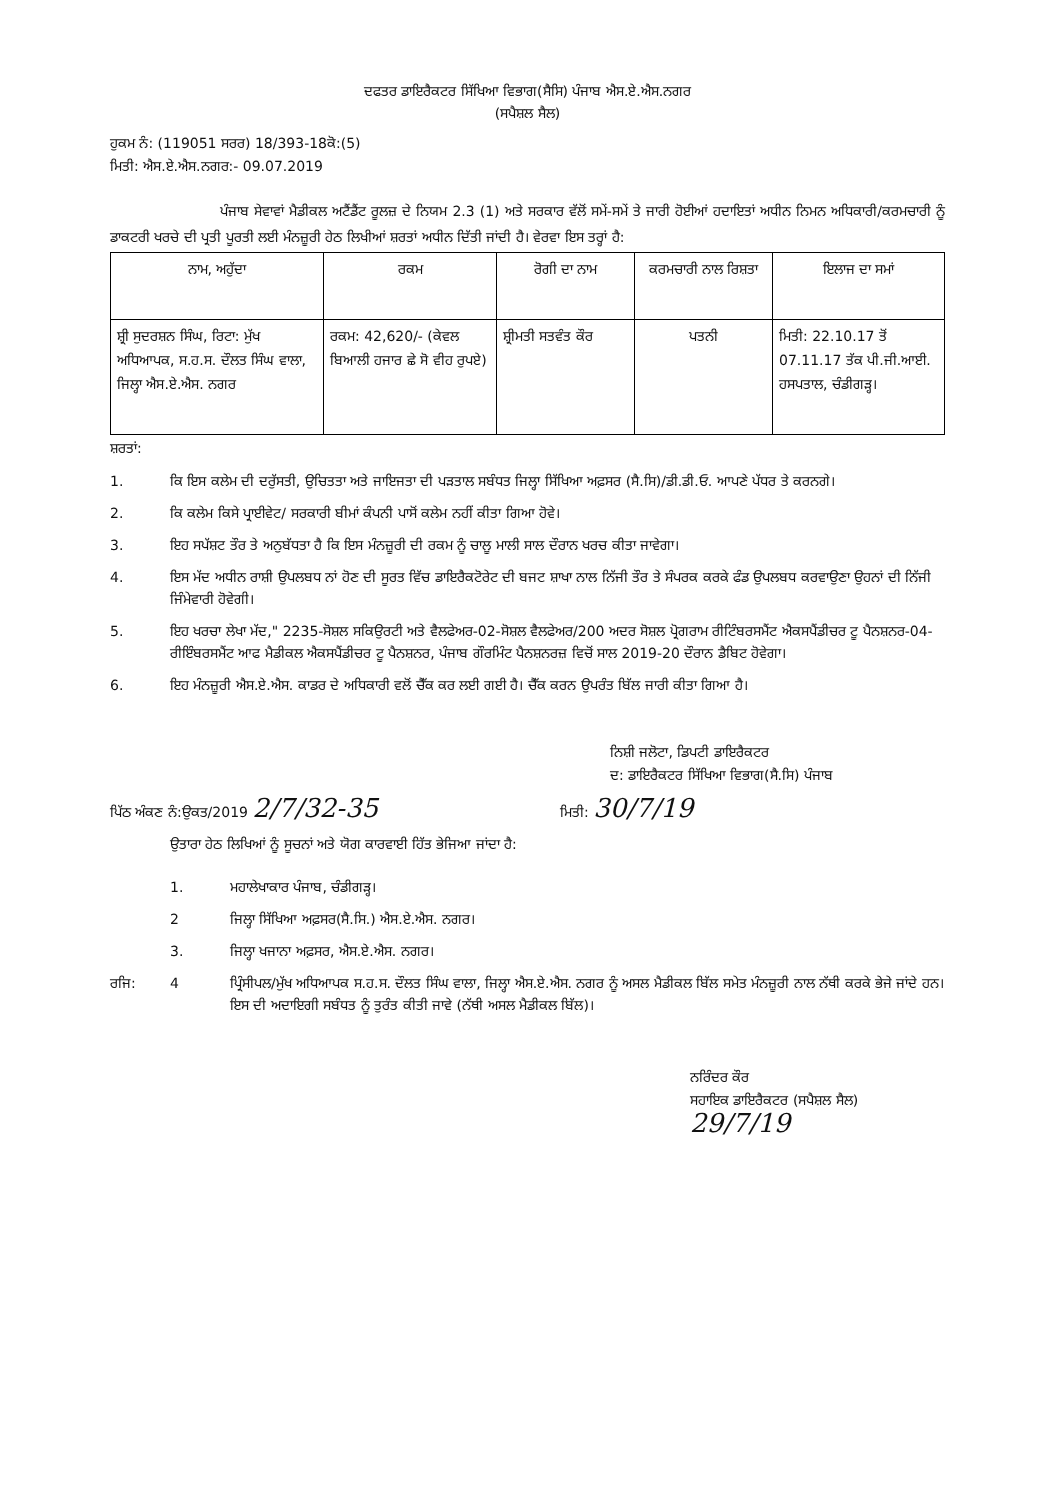ਦਫਤਰ ਡਾਇਰੈਕਟਰ ਸਿੱਖਿਆ ਵਿਭਾਗ(ਸੈਸਿ) ਪੰਜਾਬ ਐਸ.ਏ.ਐਸ.ਨਗਰ
(ਸਪੈਸ਼ਲ ਸੈਲ)
ਹੁਕਮ ਨੰ: (119051 ਸਰਰ) 18/393-18ਕੋ:(5)
ਮਿਤੀ: ਐਸ.ਏ.ਐਸ.ਨਗਰ:- 09.07.2019
ਪੰਜਾਬ ਸੇਵਾਵਾਂ ਮੈਡੀਕਲ ਅਟੈਂਡੈਂਟ ਰੂਲਜ਼ ਦੇ ਨਿਯਮ 2.3 (1) ਅਤੇ ਸਰਕਾਰ ਵੱਲੋਂ ਸਮੇਂ-ਸਮੇਂ ਤੇ ਜਾਰੀ ਹੋਈਆਂ ਹਦਾਇਤਾਂ ਅਧੀਨ ਨਿਮਨ ਅਧਿਕਾਰੀ/ਕਰਮਚਾਰੀ ਨੂੰ ਡਾਕਟਰੀ ਖਰਚੇ ਦੀ ਪ੍ਰਤੀ ਪੂਰਤੀ ਲਈ ਮੰਨਜ਼ੂਰੀ ਹੇਠ ਲਿਖੀਆਂ ਸ਼ਰਤਾਂ ਅਧੀਨ ਦਿੱਤੀ ਜਾਂਦੀ ਹੈ। ਵੇਰਵਾ ਇਸ ਤਰ੍ਹਾਂ ਹੈ:
| ਨਾਮ, ਅਹੁੱਦਾ | ਰਕਮ | ਰੋਗੀ ਦਾ ਨਾਮ | ਕਰਮਚਾਰੀ ਨਾਲ ਰਿਸ਼ਤਾ | ਇਲਾਜ ਦਾ ਸਮਾਂ |
| --- | --- | --- | --- | --- |
| ਸ਼੍ਰੀ ਸੁਦਰਸ਼ਨ ਸਿੰਘ, ਰਿਟਾ: ਮੁੱਖ ਅਧਿਆਪਕ, ਸ.ਹ.ਸ. ਦੌਲਤ ਸਿੰਘ ਵਾਲਾ, ਜਿਲ੍ਹਾ ਐਸ.ਏ.ਐਸ. ਨਗਰ | ਰਕਮ: 42,620/- (ਕੇਵਲ ਬਿਆਲੀ ਹਜਾਰ ਛੇ ਸੋ ਵੀਹ ਰੁਪਏ) | ਸ਼੍ਰੀਮਤੀ ਸਤਵੰਤ ਕੌਰ | ਪਤਨੀ | ਮਿਤੀ: 22.10.17 ਤੋਂ 07.11.17 ਤੱਕ ਪੀ.ਜੀ.ਆਈ. ਹਸਪਤਾਲ, ਚੰਡੀਗੜ੍ਹ। |
ਸ਼ਰਤਾਂ:
1. ਕਿ ਇਸ ਕਲੇਮ ਦੀ ਦਰੁੱਸਤੀ, ਉਚਿਤਤਾ ਅਤੇ ਜਾਇਜਤਾ ਦੀ ਪੜਤਾਲ ਸਬੰਧਤ ਜਿਲ੍ਹਾ ਸਿੱਖਿਆ ਅਫ਼ਸਰ (ਸੈ.ਸਿ)/ਡੀ.ਡੀ.ਓ. ਆਪਣੇ ਪੱਧਰ ਤੇ ਕਰਨਗੇ।
2. ਕਿ ਕਲੇਮ ਕਿਸੇ ਪ੍ਰਾਈਵੇਟ/ ਸਰਕਾਰੀ ਬੀਮਾਂ ਕੰਪਨੀ ਪਾਸੋਂ ਕਲੇਮ ਨਹੀਂ ਕੀਤਾ ਗਿਆ ਹੋਵੇ।
3. ਇਹ ਸਪੱਸ਼ਟ ਤੌਰ ਤੇ ਅਨੁਬੱਧਤਾ ਹੈ ਕਿ ਇਸ ਮੰਨਜ਼ੂਰੀ ਦੀ ਰਕਮ ਨੂੰ ਚਾਲੂ ਮਾਲੀ ਸਾਲ ਦੌਰਾਨ ਖਰਚ ਕੀਤਾ ਜਾਵੇਗਾ।
4. ਇਸ ਮੱਦ ਅਧੀਨ ਰਾਸ਼ੀ ਉਪਲਬਧ ਨਾਂ ਹੋਣ ਦੀ ਸੂਰਤ ਵਿੱਚ ਡਾਇਰੈਕਟੋਰੇਟ ਦੀ ਬਜਟ ਸ਼ਾਖਾ ਨਾਲ ਨਿੱਜੀ ਤੌਰ ਤੇ ਸੰਪਰਕ ਕਰਕੇ ਫੰਡ ਉਪਲਬਧ ਕਰਵਾਉਣਾ ਉਹਨਾਂ ਦੀ ਨਿੱਜੀ ਜਿੰਮੇਵਾਰੀ ਹੋਵੇਗੀ।
5. ਇਹ ਖਰਚਾ ਲੇਖਾ ਮੱਦ," 2235-ਸੋਸ਼ਲ ਸਕਿਉਰਟੀ ਅਤੇ ਵੈਲਫੇਅਰ-02-ਸੋਸ਼ਲ ਵੈਲਫੇਅਰ/200 ਅਦਰ ਸੋਸ਼ਲ ਪ੍ਰੋਗਰਾਮ ਰੀਟਿੰਬਰਸਮੈਂਟ ਐਕਸਪੈਂਡੀਚਰ ਟੂ ਪੈਨਸ਼ਨਰ-04-ਰੀਇੰਬਰਸਮੈਂਟ ਆਫ ਮੈਡੀਕਲ ਐਕਸਪੈਂਡੀਚਰ ਟੂ ਪੈਨਸ਼ਨਰ, ਪੰਜਾਬ ਗੌਰਮਿੰਟ ਪੈਨਸ਼ਨਰਜ਼ ਵਿਚੋਂ ਸਾਲ 2019-20 ਦੌਰਾਨ ਡੈਬਿਟ ਹੋਵੇਗਾ।
6. ਇਹ ਮੰਨਜ਼ੂਰੀ ਐਸ.ਏ.ਐਸ. ਕਾਡਰ ਦੇ ਅਧਿਕਾਰੀ ਵਲੋਂ ਚੈੱਕ ਕਰ ਲਈ ਗਈ ਹੈ। ਚੈੱਕ ਕਰਨ ਉਪਰੰਤ ਬਿੱਲ ਜਾਰੀ ਕੀਤਾ ਗਿਆ ਹੈ।
ਨਿਸ਼ੀ ਜਲੋਟਾ, ਡਿਪਟੀ ਡਾਇਰੈਕਟਰ
ਦ: ਡਾਇਰੈਕਟਰ ਸਿੱਖਿਆ ਵਿਭਾਗ(ਸੈ.ਸਿ) ਪੰਜਾਬ
ਪਿੱਠ ਅੰਕਣ ਨੰ:ਉਕਤ/2019 2/7/32-35 ਮਿਤੀ: 30/7/19
ਉਤਾਰਾ ਹੇਠ ਲਿਖਿਆਂ ਨੂੰ ਸੂਚਨਾਂ ਅਤੇ ਯੋਗ ਕਾਰਵਾਈ ਹਿੱਤ ਭੇਜਿਆ ਜਾਂਦਾ ਹੈ:
1. ਮਹਾਲੇਖਾਕਾਰ ਪੰਜਾਬ, ਚੰਡੀਗੜ੍ਹ।
2 ਜਿਲ੍ਹਾ ਸਿੱਖਿਆ ਅਫ਼ਸਰ(ਸੈ.ਸਿ.) ਐਸ.ਏ.ਐਸ. ਨਗਰ।
3. ਜਿਲ੍ਹਾ ਖਜਾਨਾ ਅਫ਼ਸਰ, ਐਸ.ਏ.ਐਸ. ਨਗਰ।
ਰਜਿ: 4 ਪ੍ਰਿੰਸੀਪਲ/ਮੁੱਖ ਅਧਿਆਪਕ ਸ.ਹ.ਸ. ਦੌਲਤ ਸਿੰਘ ਵਾਲਾ, ਜਿਲ੍ਹਾ ਐਸ.ਏ.ਐਸ. ਨਗਰ ਨੂੰ ਅਸਲ ਮੈਡੀਕਲ ਬਿੱਲ ਸਮੇਤ ਮੰਨਜ਼ੂਰੀ ਨਾਲ ਨੱਥੀ ਕਰਕੇ ਭੇਜੇ ਜਾਂਦੇ ਹਨ। ਇਸ ਦੀ ਅਦਾਇਗੀ ਸਬੰਧਤ ਨੂੰ ਤੁਰੰਤ ਕੀਤੀ ਜਾਵੇ (ਨੱਥੀ ਅਸਲ ਮੈਡੀਕਲ ਬਿੱਲ)।
ਨਰਿੰਦਰ ਕੌਰ
ਸਹਾਇਕ ਡਾਇਰੈਕਟਰ (ਸਪੈਸ਼ਲ ਸੈਲ) 29/7/19